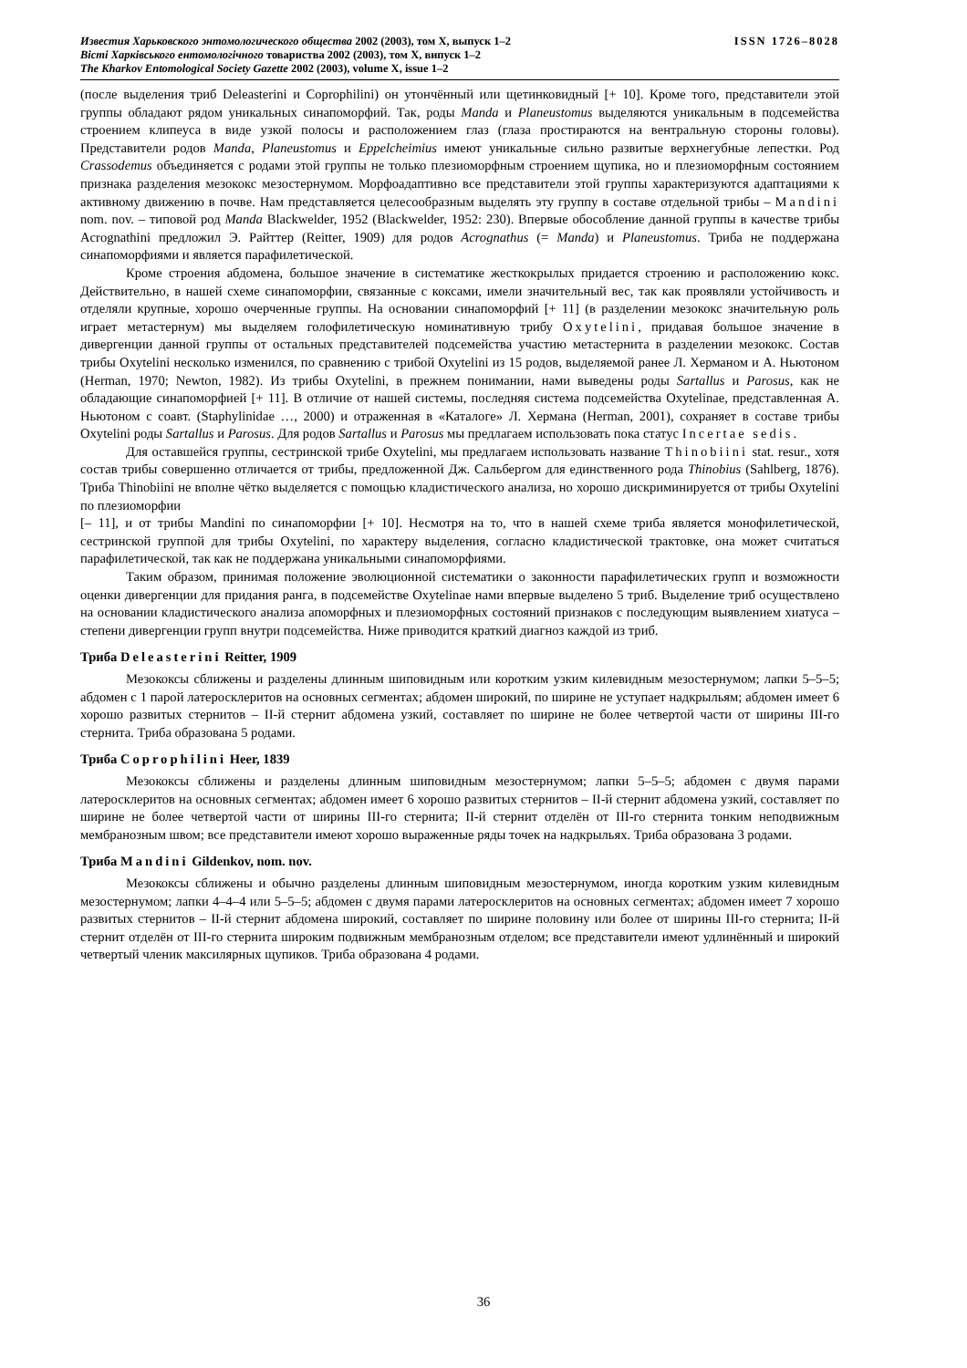Известия Харьковского энтомологического общества 2002 (2003), том X, выпуск 1–2 ISSN 1726–8028
Вісті Харківського ентомологічного товариства 2002 (2003), том X, випуск 1–2
The Kharkov Entomological Society Gazette 2002 (2003), volume X, issue 1–2
(после выделения триб Deleasterini и Coprophilini) он утончённый или щетинковидный [+ 10]. Кроме того, представители этой группы обладают рядом уникальных синапоморфий. Так, роды Manda и Planeustomus выделяются уникальным в подсемейства строением клипеуса в виде узкой полосы и расположением глаз (глаза простираются на вентральную стороны головы). Представители родов Manda, Planeustomus и Eppelcheimius имеют уникальные сильно развитые верхнегубные лепестки. Род Crassodemus объединяется с родами этой группы не только плезиоморфным строением щупика, но и плезиоморфным состоянием признака разделения мезококс мезостернумом. Морфоадаптивно все представители этой группы характеризуются адаптациями к активному движению в почве. Нам представляется целесообразным выделять эту группу в составе отдельной трибы – Mandini nom. nov. – типовой род Manda Blackwelder, 1952 (Blackwelder, 1952: 230). Впервые обособление данной группы в качестве трибы Acrognathini предложил Э. Райттер (Reitter, 1909) для родов Acrognathus (= Manda) и Planeustomus. Триба не поддержана синапоморфиями и является парафилетической.
Кроме строения абдомена, большое значение в систематике жесткокрылых придается строению и расположению кокс. Действительно, в нашей схеме синапоморфии, связанные с коксами, имели значительный вес, так как проявляли устойчивость и отделяли крупные, хорошо очерченные группы. На основании синапоморфий [+ 11] (в разделении мезококс значительную роль играет метастернум) мы выделяем голофилетическую номинативную трибу Oxytelini, придавая большое значение в дивергенции данной группы от остальных представителей подсемейства участию метастернита в разделении мезококс. Состав трибы Oxytelini несколько изменился, по сравнению с трибой Oxytelini из 15 родов, выделяемой ранее Л. Херманом и А. Ньютоном (Herman, 1970; Newton, 1982). Из трибы Oxytelini, в прежнем понимании, нами выведены роды Sartallus и Parosus, как не обладающие синапоморфией [+ 11]. В отличие от нашей системы, последняя система подсемейства Oxytelinae, представленная А. Ньютоном с соавт. (Staphylinidae …, 2000) и отраженная в «Каталоге» Л. Хермана (Herman, 2001), сохраняет в составе трибы Oxytelini роды Sartallus и Parosus. Для родов Sartallus и Parosus мы предлагаем использовать пока статус Incertae sedis.
Для оставшейся группы, сестринской трибе Oxytelini, мы предлагаем использовать название Thinobiini stat. resur., хотя состав трибы совершенно отличается от трибы, предложенной Дж. Сальбергом для единственного рода Thinobius (Sahlberg, 1876). Триба Thinobiini не вполне чётко выделяется с помощью кладистического анализа, но хорошо дискриминируется от трибы Oxytelini по плезиоморфии
[– 11], и от трибы Mandini по синапоморфии [+ 10]. Несмотря на то, что в нашей схеме триба является монофилетической, сестринской группой для трибы Oxytelini, по характеру выделения, согласно кладистической трактовке, она может считаться парафилетической, так как не поддержана уникальными синапоморфиями.
Таким образом, принимая положение эволюционной систематики о законности парафилетических групп и возможности оценки дивергенции для придания ранга, в подсемействе Oxytelinae нами впервые выделено 5 триб. Выделение триб осуществлено на основании кладистического анализа апоморфных и плезиоморфных состояний признаков с последующим выявлением хиатуса – степени дивергенции групп внутри подсемейства. Ниже приводится краткий диагноз каждой из триб.
Триба Deleasterini Reitter, 1909
Мезококсы сближены и разделены длинным шиповидным или коротким узким килевидным мезостернумом; лапки 5–5–5; абдомен с 1 парой латеросклеритов на основных сегментах; абдомен широкий, по ширине не уступает надкрыльям; абдомен имеет 6 хорошо развитых стернитов – II-й стернит абдомена узкий, составляет по ширине не более четвертой части от ширины III-го стернита. Триба образована 5 родами.
Триба Coprophilini Heer, 1839
Мезококсы сближены и разделены длинным шиповидным мезостернумом; лапки 5–5–5; абдомен с двумя парами латеросклеритов на основных сегментах; абдомен имеет 6 хорошо развитых стернитов – II-й стернит абдомена узкий, составляет по ширине не более четвертой части от ширины III-го стернита; II-й стернит отделён от III-го стернита тонким неподвижным мембранозным швом; все представители имеют хорошо выраженные ряды точек на надкрыльях. Триба образована 3 родами.
Триба Mandini Gildenkov, nom. nov.
Мезококсы сближены и обычно разделены длинным шиповидным мезостернумом, иногда коротким узким килевидным мезостернумом; лапки 4–4–4 или 5–5–5; абдомен с двумя парами латеросклеритов на основных сегментах; абдомен имеет 7 хорошо развитых стернитов – II-й стернит абдомена широкий, составляет по ширине половину или более от ширины III-го стернита; II-й стернит отделён от III-го стернита широким подвижным мембранозным отделом; все представители имеют удлинённый и широкий четвертый членик максилярных щупиков. Триба образована 4 родами.
36